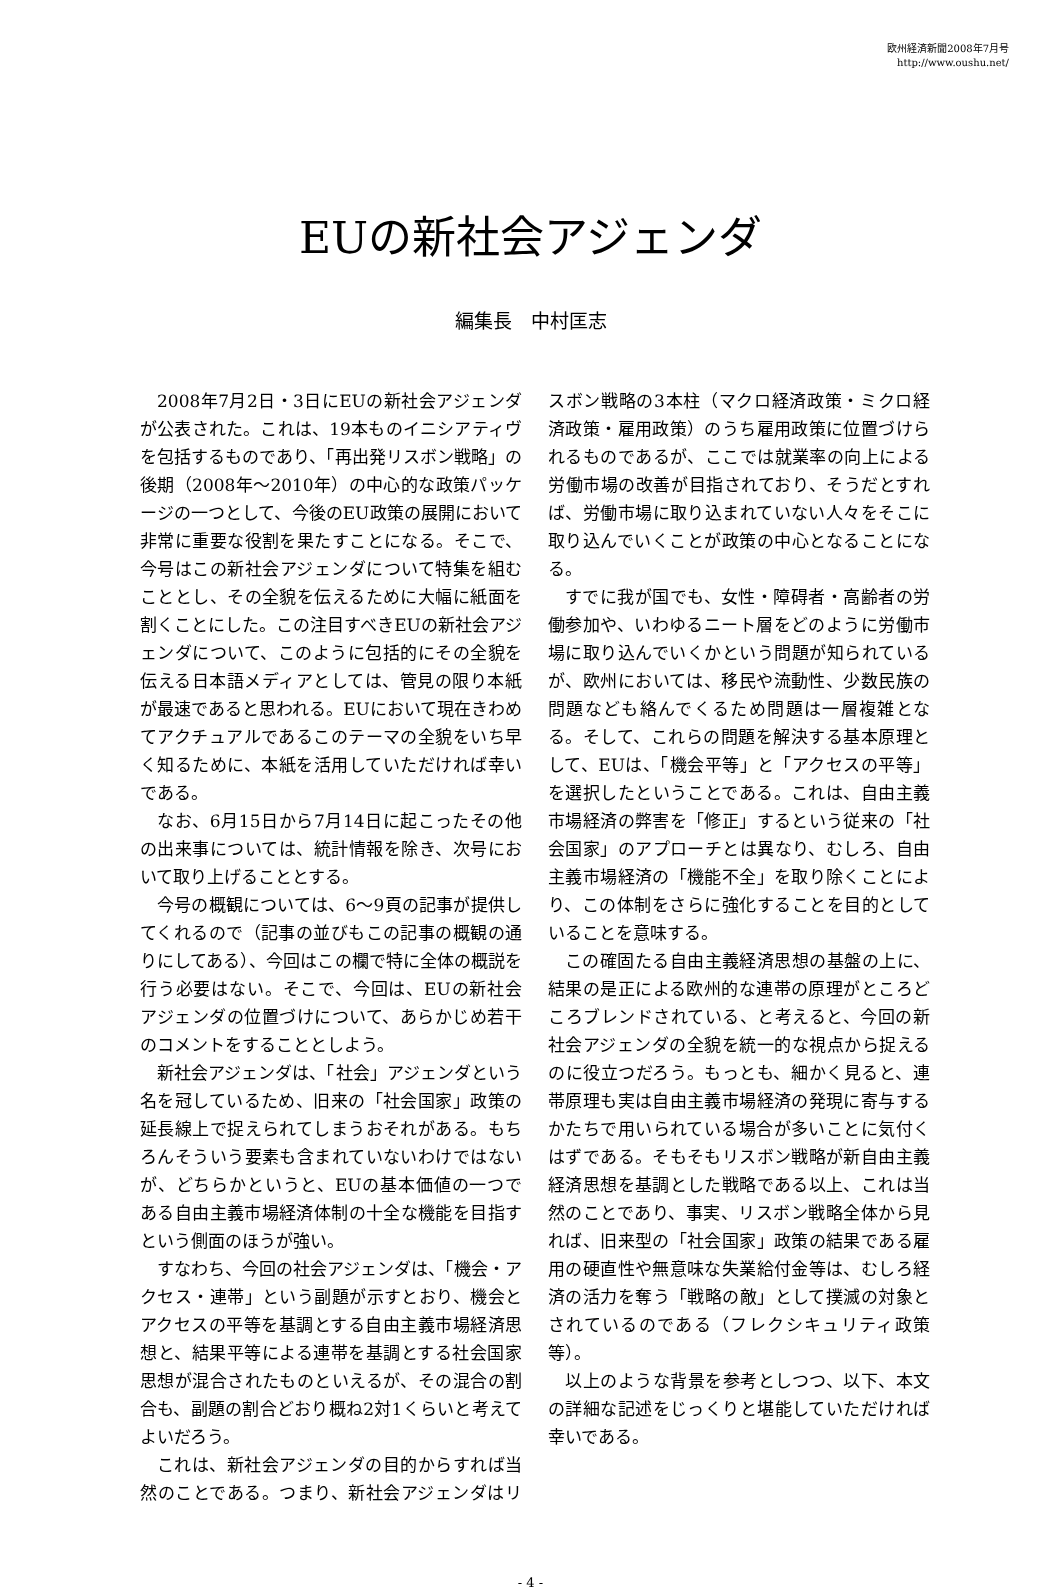欧州経済新聞2008年7月号
http://www.oushu.net/
EUの新社会アジェンダ
編集長　中村匡志
2008年7月2日・3日にEUの新社会アジェンダが公表された。これは、19本ものイニシアティヴを包括するものであり、「再出発リスボン戦略」の後期（2008年～2010年）の中心的な政策パッケージの一つとして、今後のEU政策の展開において非常に重要な役割を果たすことになる。そこで、今号はこの新社会アジェンダについて特集を組むこととし、その全貌を伝えるために大幅に紙面を割くことにした。この注目すべきEUの新社会アジェンダについて、このように包括的にその全貌を伝える日本語メディアとしては、管見の限り本紙が最速であると思われる。EUにおいて現在きわめてアクチュアルであるこのテーマの全貌をいち早く知るために、本紙を活用していただければ幸いである。
なお、6月15日から7月14日に起こったその他の出来事については、統計情報を除き、次号において取り上げることとする。
今号の概観については、6～9頁の記事が提供してくれるので（記事の並びもこの記事の概観の通りにしてある）、今回はこの欄で特に全体の概説を行う必要はない。そこで、今回は、EUの新社会アジェンダの位置づけについて、あらかじめ若干のコメントをすることとしよう。
新社会アジェンダは、「社会」アジェンダという名を冠しているため、旧来の「社会国家」政策の延長線上で捉えられてしまうおそれがある。もちろんそういう要素も含まれていないわけではないが、どちらかというと、EUの基本価値の一つである自由主義市場経済体制の十全な機能を目指すという側面のほうが強い。
すなわち、今回の社会アジェンダは、「機会・アクセス・連帯」という副題が示すとおり、機会とアクセスの平等を基調とする自由主義市場経済思想と、結果平等による連帯を基調とする社会国家思想が混合されたものといえるが、その混合の割合も、副題の割合どおり概ね2対1くらいと考えてよいだろう。
これは、新社会アジェンダの目的からすれば当然のことである。つまり、新社会アジェンダはリスボン戦略の3本柱（マクロ経済政策・ミクロ経済政策・雇用政策）のうち雇用政策に位置づけられるものであるが、ここでは就業率の向上による労働市場の改善が目指されており、そうだとすれば、労働市場に取り込まれていない人々をそこに取り込んでいくことが政策の中心となることになる。
すでに我が国でも、女性・障碍者・高齢者の労働参加や、いわゆるニート層をどのように労働市場に取り込んでいくかという問題が知られているが、欧州においては、移民や流動性、少数民族の問題なども絡んでくるため問題は一層複雑となる。そして、これらの問題を解決する基本原理として、EUは、「機会平等」と「アクセスの平等」を選択したということである。これは、自由主義市場経済の弊害を「修正」するという従来の「社会国家」のアプローチとは異なり、むしろ、自由主義市場経済の「機能不全」を取り除くことにより、この体制をさらに強化することを目的としていることを意味する。
この確固たる自由主義経済思想の基盤の上に、結果の是正による欧州的な連帯の原理がところどころブレンドされている、と考えると、今回の新社会アジェンダの全貌を統一的な視点から捉えるのに役立つだろう。もっとも、細かく見ると、連帯原理も実は自由主義市場経済の発現に寄与するかたちで用いられている場合が多いことに気付くはずである。そもそもリスボン戦略が新自由主義経済思想を基調とした戦略である以上、これは当然のことであり、事実、リスボン戦略全体から見れば、旧来型の「社会国家」政策の結果である雇用の硬直性や無意味な失業給付金等は、むしろ経済の活力を奪う「戦略の敵」として撲滅の対象とされているのである（フレクシキュリティ政策等）。
以上のような背景を参考としつつ、以下、本文の詳細な記述をじっくりと堪能していただければ幸いである。
- 4 -